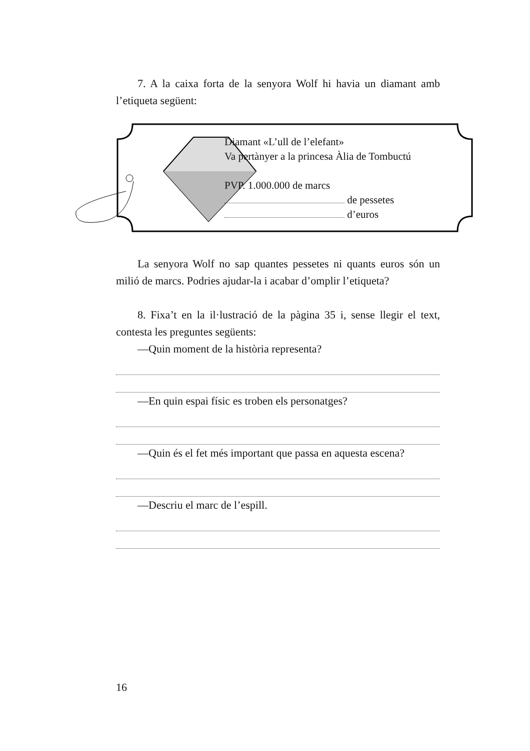7. A la caixa forta de la senyora Wolf hi havia un diamant amb l’etiqueta següent:
Diamant «L’ull de l’elefant»
Va pertànyer a la princesa Àlia de Tombuctú
PVP. 1.000.000 de marcs
de pessetes
d’euros
La senyora Wolf no sap quantes pessetes ni quants euros són un milió de marcs. Podries ajudar-la i acabar d’omplir l’etiqueta?
8. Fixa’t en la il·lustració de la pàgina 35 i, sense llegir el text, contesta les preguntes següents:
—Quin moment de la història representa?
—En quin espai físic es troben els personatges?
—Quin és el fet més important que passa en aquesta escena?
—Descriu el marc de l’espill.
16